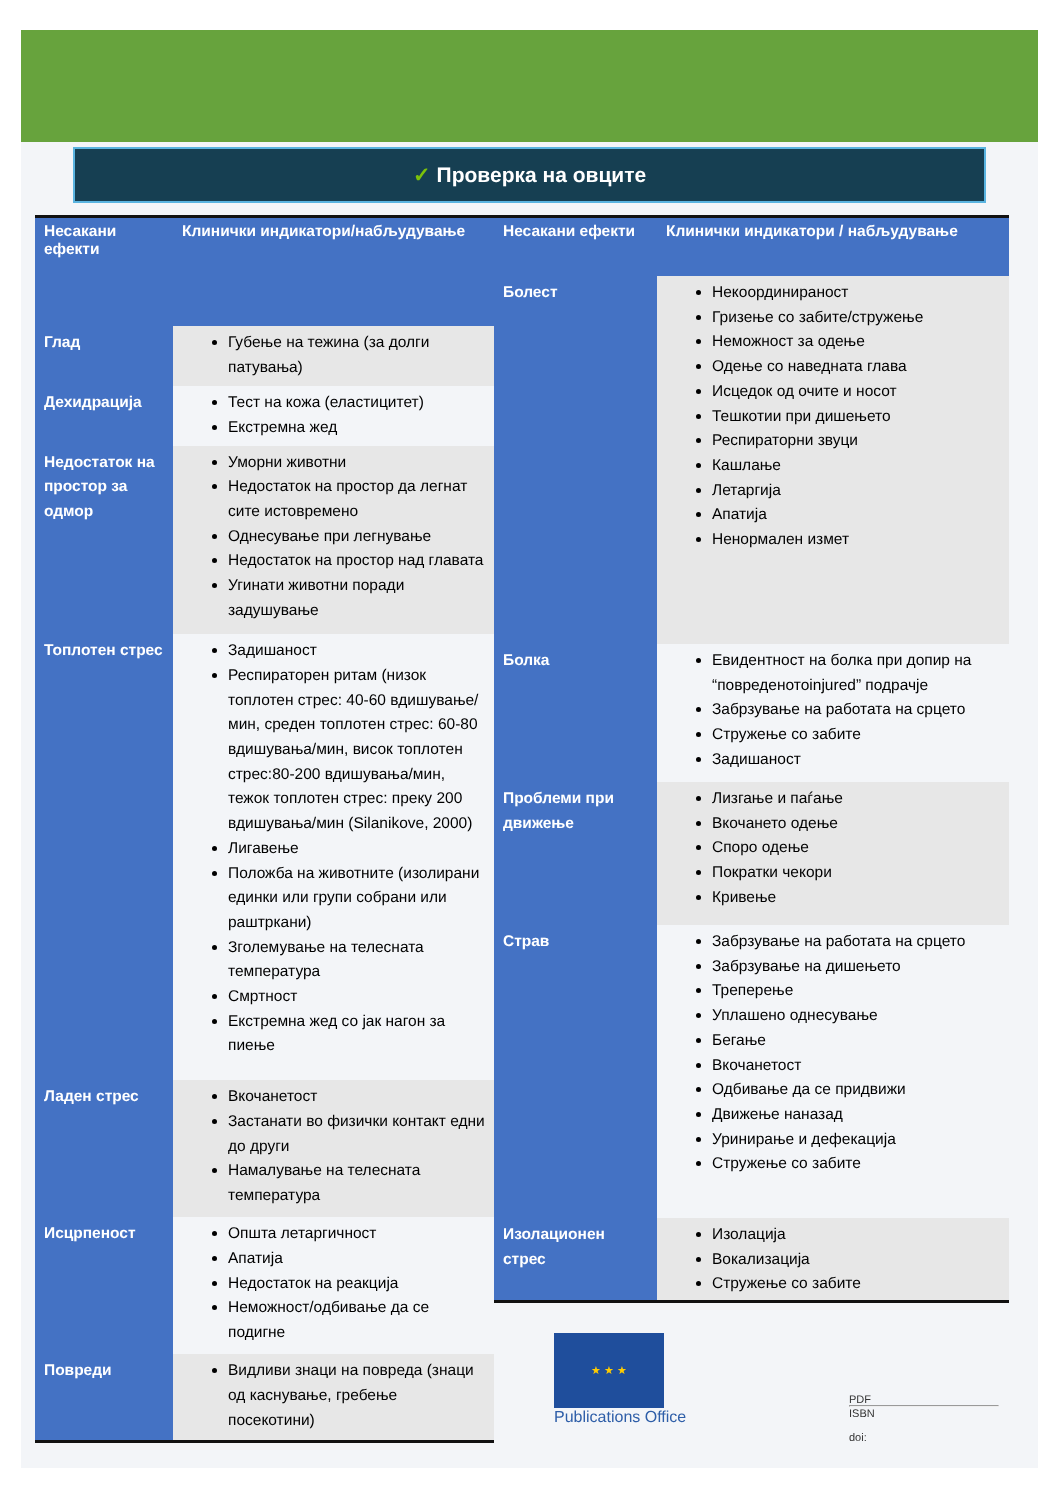✓ Проверка на овците
| Несакани ефекти | Клинички индикатори/набљудување |
| --- | --- |
| Глад | Губење на тежина (за долги патувања) |
| Дехидрација | Тест на кожа (еластицитет) Екстремна жед |
| Недостаток на простор за одмор | Уморни животни Недостаток на простор да легнат сите истовремено Однесување при легнување Недостаток на простор над главата Угинати животни поради задушување |
| Топлотен стрес | Задишаност Респираторен ритам (низок топлотен стрес: 40-60 вдишување/мин, среден топлотен стрес: 60-80 вдишувања/мин, висок топлотен стрес:80-200 вдишувања/мин, тежок топлотен стрес: преку 200 вдишувања/мин (Silanikove, 2000) Лигавење Положба на животните (изолирани единки или групи собрани или раштркани) Зголемување на телесната температура Смртност Екстремна жед со јак нагон за пиење |
| Ладен стрес | Вкочанетост Застанати во физички контакт едни до други Намалување на телесната температура |
| Исцрпеност | Општа летаргичност Апатија Недостаток на реакција Неможност/одбивање да се подигне |
| Повреди | Видливи знаци на повреда (знаци од каснување, гребење посекотини) |
| Несакани ефекти | Клинички индикатори / набљудување |
| --- | --- |
| Болест | Некоординираност Гризење со забите/стружење Неможност за одење Одење со наведната глава Исцедок од очите и носот Тешкотии при дишењето Респираторни звуци Кашлање Летаргија Апатија Ненормален измет |
| Болка | Евидентност на болка при допир на “повреденотоinjured” подрачје Забрзување на работата на срцето Стружење со забите Задишаност |
| Проблеми при движење | Лизгање и паѓање Вкочането одење Споро одење Пократки чекори Кривење |
| Страв | Забрзување на работата на срцето Забрзување на дишењето Треперење Уплашено однесување Бегање Вкочанетост Одбивање да се придвижи Движење наназад Уринирање и дефекација Стружење со забите |
| Изолационен стрес | Изолација Вокализација Стружење со забите |
★ ★ ★
Publications Office
PDF
ISBN
doi: